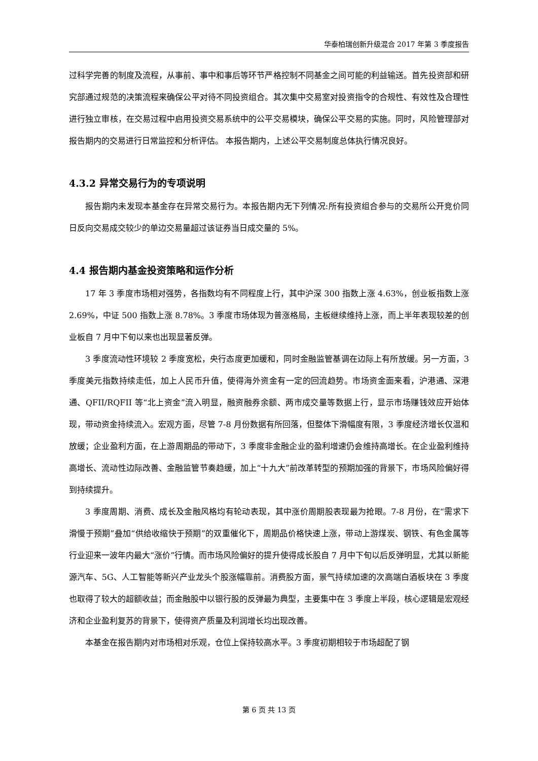华泰柏瑞创新升级混合 2017 年第 3 季度报告
过科学完善的制度及流程，从事前、事中和事后等环节严格控制不同基金之间可能的利益输送。首先投资部和研究部通过规范的决策流程来确保公平对待不同投资组合。其次集中交易室对投资指令的合规性、有效性及合理性进行独立审核，在交易过程中启用投资交易系统中的公平交易模块，确保公平交易的实施。同时，风险管理部对报告期内的交易进行日常监控和分析评估。 本报告期内，上述公平交易制度总体执行情况良好。
4.3.2 异常交易行为的专项说明
报告期内未发现本基金存在异常交易行为。本报告期内无下列情况:所有投资组合参与的交易所公开竞价同日反向交易成交较少的单边交易量超过该证券当日成交量的 5%。
4.4 报告期内基金投资策略和运作分析
17 年 3 季度市场相对强势，各指数均有不同程度上行，其中沪深 300 指数上涨 4.63%，创业板指数上涨 2.69%，中证 500 指数上涨 8.78%。3 季度市场体现为普涨格局，主板继续维持上涨，而上半年表现较差的创业板自 7 月中下旬以来也出现显著反弹。
3 季度流动性环境较 2 季度宽松，央行态度更加缓和，同时金融监管基调在边际上有所放缓。另一方面，3 季度美元指数持续走低，加上人民币升值，使得海外资金有一定的回流趋势。市场资金面来看，沪港通、深港通、QFII/RQFII 等“北上资金”流入明显，融资融券余额、两市成交量等数据上行，显示市场赚钱效应开始体现，带动资金持续流入。宏观方面，尽管 7-8 月份数据有所回落，但整体下滑幅度有限，3 季度经济增长仅温和放缓；企业盈利方面，在上游周期品的带动下，3 季度非金融企业的盈利增速仍会维持高增长。在企业盈利维持高增长、流动性边际改善、金融监管节奏趋缓，加上“十九大”前改革转型的预期加强的背景下，市场风险偏好得到持续提升。
3 季度周期、消费、成长及金融风格均有轮动表现，其中涨价周期股表现最为抢眼。7-8 月份，在“需求下滑慢于预期”叠加“供给收缩快于预期”的双重催化下，周期品价格快速上涨，带动上游煤炭、钢铁、有色金属等行业迎来一波年内最大“涨价”行情。而市场风险偏好的提升使得成长股自 7 月中下旬以后反弹明显，尤其以新能源汽车、5G、人工智能等新兴产业龙头个股涨幅靠前。消费股方面，景气持续加速的次高端白酒板块在 3 季度也取得了较大的超额收益；而金融股中以银行股的反弹最为典型，主要集中在 3 季度上半段，核心逻辑是宏观经济和企业盈利复苏的背景下，使得资产质量及利润增长均出现改善。
本基金在报告期内对市场相对乐观，仓位上保持较高水平。3 季度初期相较于市场超配了钢
第 6 页 共 13 页